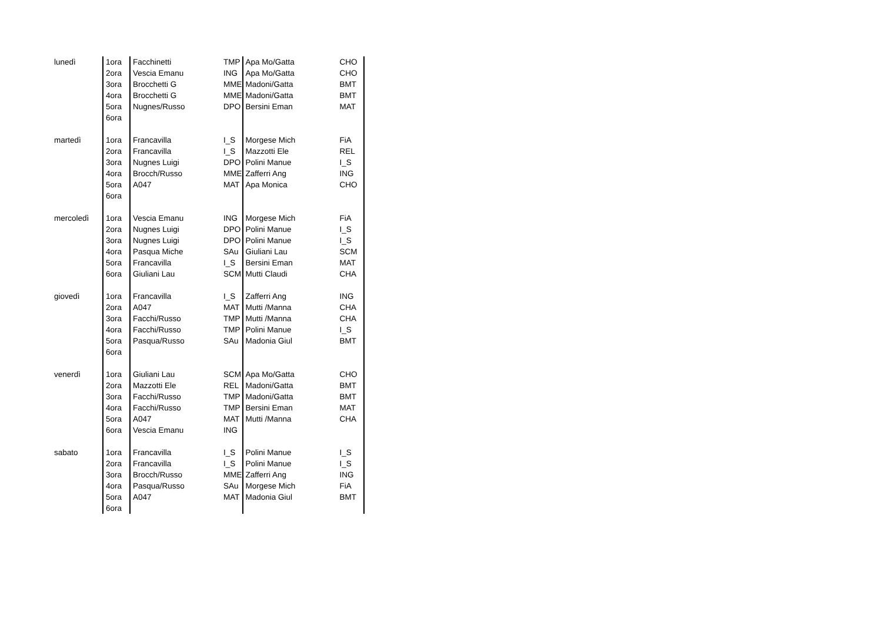| lunedì | 1ora | Facchinetti | TMP | Apa Mo/Gatta | CHO |
| | 2ora | Vescia Emanu | ING | Apa Mo/Gatta | CHO |
| | 3ora | Brocchetti G | MME | Madoni/Gatta | BMT |
| | 4ora | Brocchetti G | MME | Madoni/Gatta | BMT |
| | 5ora | Nugnes/Russo | DPO | Bersini Eman | MAT |
| | 6ora | | | | |
| martedì | 1ora | Francavilla | I_S | Morgese Mich | FiA |
| | 2ora | Francavilla | I_S | Mazzotti Ele | REL |
| | 3ora | Nugnes Luigi | DPO | Polini Manue | I_S |
| | 4ora | Brocch/Russo | MME | Zafferri Ang | ING |
| | 5ora | A047 | MAT | Apa Monica | CHO |
| | 6ora | | | | |
| mercoledì | 1ora | Vescia Emanu | ING | Morgese Mich | FiA |
| | 2ora | Nugnes Luigi | DPO | Polini Manue | I_S |
| | 3ora | Nugnes Luigi | DPO | Polini Manue | I_S |
| | 4ora | Pasqua Miche | SAu | Giuliani Lau | SCM |
| | 5ora | Francavilla | I_S | Bersini Eman | MAT |
| | 6ora | Giuliani Lau | SCM | Mutti Claudi | CHA |
| giovedì | 1ora | Francavilla | I_S | Zafferri Ang | ING |
| | 2ora | A047 | MAT | Mutti /Manna | CHA |
| | 3ora | Facchi/Russo | TMP | Mutti /Manna | CHA |
| | 4ora | Facchi/Russo | TMP | Polini Manue | I_S |
| | 5ora | Pasqua/Russo | SAu | Madonia Giul | BMT |
| | 6ora | | | | |
| venerdì | 1ora | Giuliani Lau | SCM | Apa Mo/Gatta | CHO |
| | 2ora | Mazzotti Ele | REL | Madoni/Gatta | BMT |
| | 3ora | Facchi/Russo | TMP | Madoni/Gatta | BMT |
| | 4ora | Facchi/Russo | TMP | Bersini Eman | MAT |
| | 5ora | A047 | MAT | Mutti /Manna | CHA |
| | 6ora | Vescia Emanu | ING | | |
| sabato | 1ora | Francavilla | I_S | Polini Manue | I_S |
| | 2ora | Francavilla | I_S | Polini Manue | I_S |
| | 3ora | Brocch/Russo | MME | Zafferri Ang | ING |
| | 4ora | Pasqua/Russo | SAu | Morgese Mich | FiA |
| | 5ora | A047 | MAT | Madonia Giul | BMT |
| | 6ora | | | | |